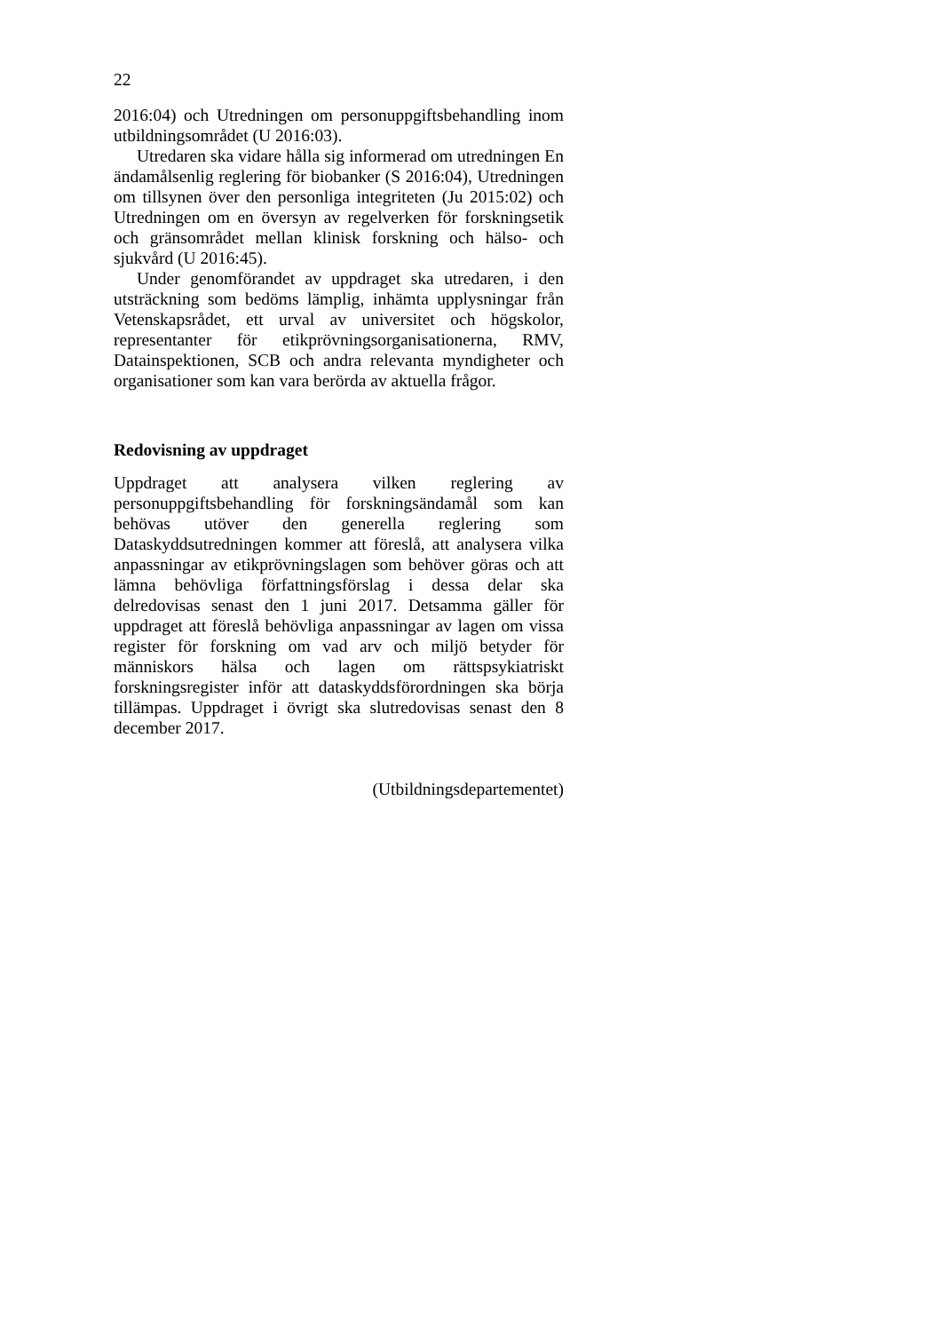22
2016:04) och Utredningen om personuppgiftsbehandling inom utbildningsområdet (U 2016:03).
Utredaren ska vidare hålla sig informerad om utredningen En ändamålsenlig reglering för biobanker (S 2016:04), Utredningen om tillsynen över den personliga integriteten (Ju 2015:02) och Utredningen om en översyn av regelverken för forskningsetik och gränsområdet mellan klinisk forskning och hälso- och sjukvård (U 2016:45).
Under genomförandet av uppdraget ska utredaren, i den utsträckning som bedöms lämplig, inhämta upplysningar från Vetenskapsrådet, ett urval av universitet och högskolor, representanter för etikprövningsorganisationerna, RMV, Datainspektionen, SCB och andra relevanta myndigheter och organisationer som kan vara berörda av aktuella frågor.
Redovisning av uppdraget
Uppdraget att analysera vilken reglering av personuppgiftsbehandling för forskningsändamål som kan behövas utöver den generella reglering som Dataskyddsutredningen kommer att föreslå, att analysera vilka anpassningar av etikprövningslagen som behöver göras och att lämna behövliga författningsförslag i dessa delar ska delredovisas senast den 1 juni 2017. Detsamma gäller för uppdraget att föreslå behövliga anpassningar av lagen om vissa register för forskning om vad arv och miljö betyder för människors hälsa och lagen om rättspsykiatriskt forskningsregister inför att dataskyddsförordningen ska börja tillämpas. Uppdraget i övrigt ska slutredovisas senast den 8 december 2017.
(Utbildningsdepartementet)